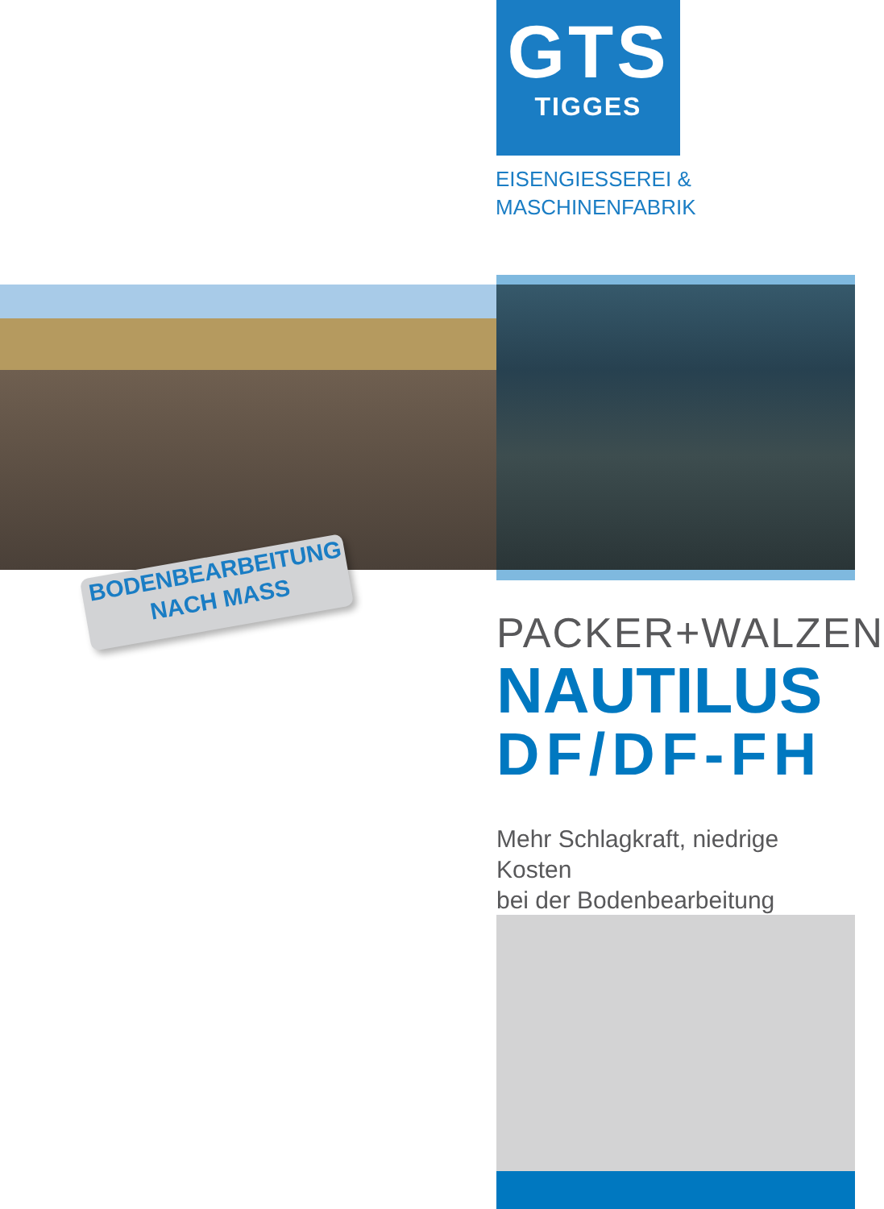GTS
TIGGES
EISENGIESSEREI &
MASCHINENFABRIK
BODENBEARBEITUNG
NACH MASS
PACKER+WALZEN
NAUTILUS
DF/DF-FH
Mehr Schlagkraft, niedrige Kosten
bei der Bodenbearbeitung